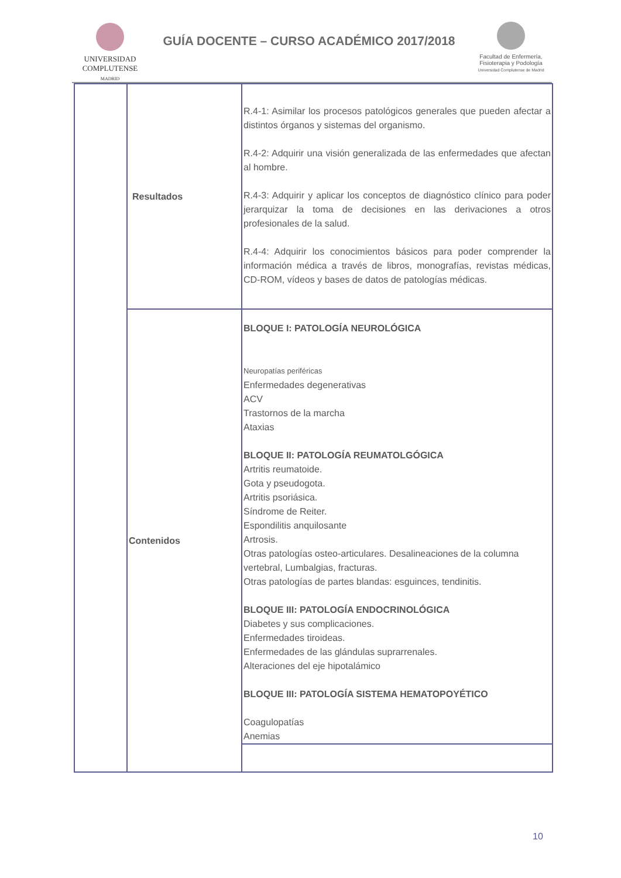UNIVERSIDAD
COMPLUTENSE
MADRID
GUÍA DOCENTE – CURSO ACADÉMICO 2017/2018
Facultad de Enfermería,
Fisioterapia y Podología
Universidad Complutense de Madrid
| | Resultados | R.4-1: Asimilar los procesos patológicos generales que pueden afectar a distintos órganos y sistemas del organismo. R.4-2: Adquirir una visión generalizada de las enfermedades que afectan al hombre. R.4-3: Adquirir y aplicar los conceptos de diagnóstico clínico para poder jerarquizar la toma de decisiones en las derivaciones a otros profesionales de la salud. R.4-4: Adquirir los conocimientos básicos para poder comprender la información médica a través de libros, monografías, revistas médicas, CD-ROM, vídeos y bases de datos de patologías médicas. |
| | Contenidos | BLOQUE I: PATOLOGÍA NEUROLÓGICA Neuropatías periféricas Enfermedades degenerativas ACV Trastornos de la marcha Ataxias BLOQUE II: PATOLOGÍA REUMATOLGÓGICA Artritis reumatoide. Gota y pseudogota. Artritis psoriásica. Síndrome de Reiter. Espondilitis anquilosante Artrosis. Otras patologías osteo-articulares. Desalineaciones de la columna vertebral, Lumbalgias, fracturas. Otras patologías de partes blandas: esguinces, tendinitis. BLOQUE III: PATOLOGÍA ENDOCRINOLÓGICA Diabetes y sus complicaciones. Enfermedades tiroideas. Enfermedades de las glándulas suprarrenales. Alteraciones del eje hipotalámico BLOQUE III: PATOLOGÍA SISTEMA HEMATOPOYÉTICO Coagulopatías Anemias |
10